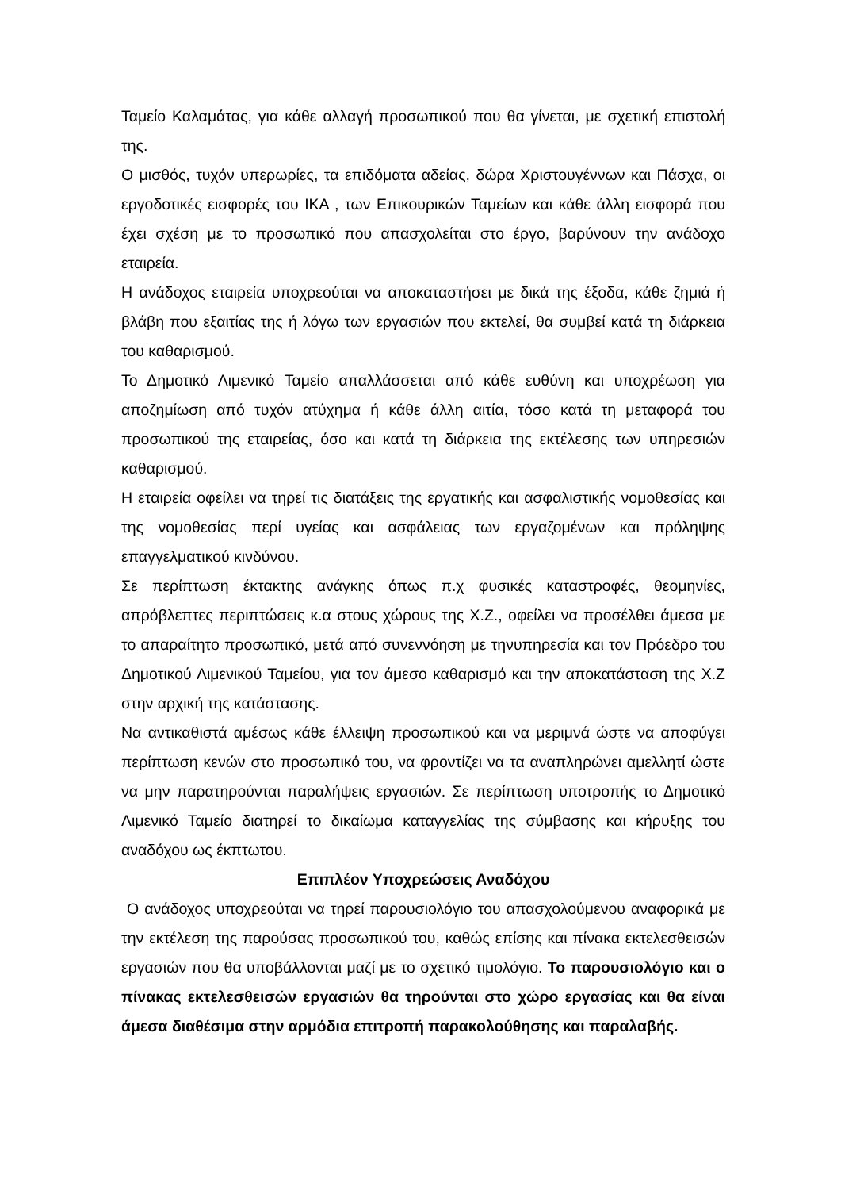Ταμείο Καλαμάτας, για κάθε αλλαγή προσωπικού που θα γίνεται, με σχετική επιστολή της.
Ο μισθός, τυχόν υπερωρίες, τα επιδόματα αδείας, δώρα Χριστουγέννων και Πάσχα, οι εργοδοτικές εισφορές του ΙΚΑ , των Επικουρικών Ταμείων και κάθε άλλη εισφορά που έχει σχέση με το προσωπικό που απασχολείται στο έργο, βαρύνουν την ανάδοχο εταιρεία.
Η ανάδοχος εταιρεία υποχρεούται να αποκαταστήσει με δικά της έξοδα, κάθε ζημιά ή βλάβη που εξαιτίας της ή λόγω των εργασιών που εκτελεί, θα συμβεί κατά τη διάρκεια του καθαρισμού.
Το Δημοτικό Λιμενικό Ταμείο απαλλάσσεται από κάθε ευθύνη και υποχρέωση για αποζημίωση από τυχόν ατύχημα ή κάθε άλλη αιτία, τόσο κατά τη μεταφορά του προσωπικού της εταιρείας, όσο και κατά τη διάρκεια της εκτέλεσης των υπηρεσιών καθαρισμού.
Η εταιρεία οφείλει να τηρεί τις διατάξεις της εργατικής και ασφαλιστικής νομοθεσίας και της νομοθεσίας περί υγείας και ασφάλειας των εργαζομένων και πρόληψης επαγγελματικού κινδύνου.
Σε περίπτωση έκτακτης ανάγκης όπως π.χ φυσικές καταστροφές, θεομηνίες, απρόβλεπτες περιπτώσεις κ.α στους χώρους της Χ.Ζ., οφείλει να προσέλθει άμεσα με το απαραίτητο προσωπικό, μετά από συνεννόηση με τηνυπηρεσία και τον Πρόεδρο του Δημοτικού Λιμενικού Ταμείου, για τον άμεσο καθαρισμό και την αποκατάσταση της Χ.Ζ στην αρχική της κατάστασης.
Να αντικαθιστά αμέσως κάθε έλλειψη προσωπικού και να μεριμνά ώστε να αποφύγει περίπτωση κενών στο προσωπικό του, να φροντίζει να τα αναπληρώνει αμελλητί ώστε να μην παρατηρούνται παραλήψεις εργασιών. Σε περίπτωση υποτροπής το Δημοτικό Λιμενικό Ταμείο διατηρεί το δικαίωμα καταγγελίας της σύμβασης και κήρυξης του αναδόχου ως έκπτωτου.
Επιπλέον Υποχρεώσεις Αναδόχου
Ο ανάδοχος υποχρεούται να τηρεί παρουσιολόγιο του απασχολούμενου αναφορικά με την εκτέλεση της παρούσας προσωπικού του, καθώς επίσης και πίνακα εκτελεσθεισών εργασιών που θα υποβάλλονται μαζί με το σχετικό τιμολόγιο. Το παρουσιολόγιο και ο πίνακας εκτελεσθεισών εργασιών θα τηρούνται στο χώρο εργασίας και θα είναι άμεσα διαθέσιμα στην αρμόδια επιτροπή παρακολούθησης και παραλαβής.